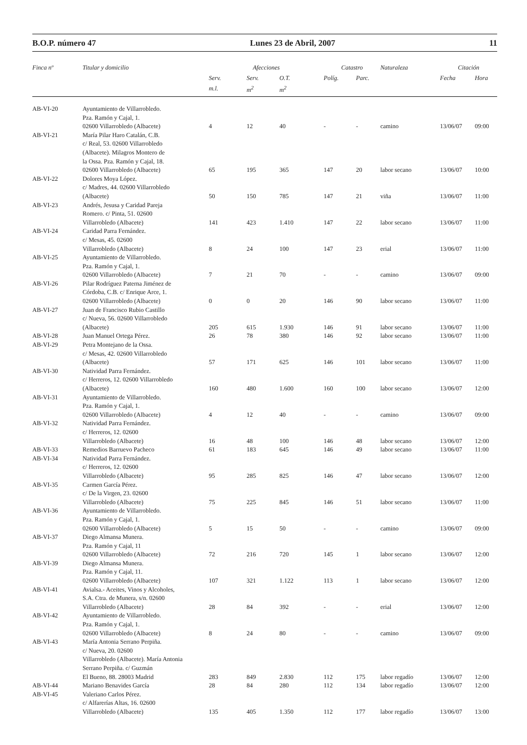B.O.P. número 47 Lunes 23 de Abril, 2007 11
| Finca nº | Titular y domicilio | Afecciones | | | Catastro | | Naturaleza | Citación | |
| --- | --- | --- | --- | --- | --- | --- | --- | --- | --- |
| | | Serv. | Serv. | O.T. | Políg. | Parc. | | Fecha | Hora |
| | | m.l. | m<sup>2</sup> | m<sup>2</sup> | | | | | |
| AB-VI-20 | Ayuntamiento de Villarrobledo. Pza. Ramón y Cajal, 1. 02600 Villarrobledo (Albacete) | 4 | 12 | 40 | - | - | camino | 13/06/07 | 09:00 |
| AB-VI-21 | María Pilar Haro Catalán, C.B. c/ Real, 53. 02600 Villarrobledo (Albacete). Milagros Montero de la Ossa. Pza. Ramón y Cajal, 18. 02600 Villarrobledo (Albacete) | 65 | 195 | 365 | 147 | 20 | labor secano | 13/06/07 | 10:00 |
| AB-VI-22 | Dolores Moya López. c/ Madres, 44. 02600 Villarrobledo (Albacete) | 50 | 150 | 785 | 147 | 21 | viña | 13/06/07 | 11:00 |
| AB-VI-23 | Andrés, Jesusa y Caridad Pareja Romero. c/ Pinta, 51. 02600 Villarrobledo (Albacete) | 141 | 423 | 1.410 | 147 | 22 | labor secano | 13/06/07 | 11:00 |
| AB-VI-24 | Caridad Parra Fernández. c/ Mesas, 45. 02600 Villarrobledo (Albacete) | 8 | 24 | 100 | 147 | 23 | erial | 13/06/07 | 11:00 |
| AB-VI-25 | Ayuntamiento de Villarrobledo. Pza. Ramón y Cajal, 1. 02600 Villarrobledo (Albacete) | 7 | 21 | 70 | - | - | camino | 13/06/07 | 09:00 |
| AB-VI-26 | Pilar Rodríguez Paterna Jiménez de Córdoba, C.B. c/ Enrique Arce, 1. 02600 Villarrobledo (Albacete) | 0 | 0 | 20 | 146 | 90 | labor secano | 13/06/07 | 11:00 |
| AB-VI-27 | Juan de Francisco Rubio Castillo c/ Nueva, 56. 02600 Villarrobledo (Albacete) | 205 | 615 | 1.930 | 146 | 91 | labor secano | 13/06/07 | 11:00 |
| AB-VI-28 | Juan Manuel Ortega Pérez. | 26 | 78 | 380 | 146 | 92 | labor secano | 13/06/07 | 11:00 |
| AB-VI-29 | Petra Montejano de la Ossa. c/ Mesas, 42. 02600 Villarrobledo (Albacete) | 57 | 171 | 625 | 146 | 101 | labor secano | 13/06/07 | 11:00 |
| AB-VI-30 | Natividad Parra Fernández. c/ Herreros, 12. 02600 Villarrobledo (Albacete) | 160 | 480 | 1.600 | 160 | 100 | labor secano | 13/06/07 | 12:00 |
| AB-VI-31 | Ayuntamiento de Villarrobledo. Pza. Ramón y Cajal, 1. 02600 Villarrobledo (Albacete) | 4 | 12 | 40 | - | - | camino | 13/06/07 | 09:00 |
| AB-VI-32 | Natividad Parra Fernández. c/ Herreros, 12. 02600 Villarrobledo (Albacete) | 16 | 48 | 100 | 146 | 48 | labor secano | 13/06/07 | 12:00 |
| AB-VI-33 | Remedios Barruevo Pacheco | 61 | 183 | 645 | 146 | 49 | labor secano | 13/06/07 | 11:00 |
| AB-VI-34 | Natividad Parra Fernández. c/ Herreros, 12. 02600 Villarrobledo (Albacete) | 95 | 285 | 825 | 146 | 47 | labor secano | 13/06/07 | 12:00 |
| AB-VI-35 | Carmen García Pérez. c/ De la Virgen, 23. 02600 Villarrobledo (Albacete) | 75 | 225 | 845 | 146 | 51 | labor secano | 13/06/07 | 11:00 |
| AB-VI-36 | Ayuntamiento de Villarrobledo. Pza. Ramón y Cajal, 1. 02600 Villarrobledo (Albacete) | 5 | 15 | 50 | - | - | camino | 13/06/07 | 09:00 |
| AB-VI-37 | Diego Almansa Munera. Pza. Ramón y Cajal, 11 02600 Villarrobledo (Albacete) | 72 | 216 | 720 | 145 | 1 | labor secano | 13/06/07 | 12:00 |
| AB-VI-39 | Diego Almansa Munera. Pza. Ramón y Cajal, 11. 02600 Villarrobledo (Albacete) | 107 | 321 | 1.122 | 113 | 1 | labor secano | 13/06/07 | 12:00 |
| AB-VI-41 | Avialsa.- Aceites, Vinos y Alcoholes, S.A. Ctra. de Munera, s/n. 02600 Villarrobledo (Albacete) | 28 | 84 | 392 | - | - | erial | 13/06/07 | 12:00 |
| AB-VI-42 | Ayuntamiento de Villarrobledo. Pza. Ramón y Cajal, 1. 02600 Villarrobledo (Albacete) | 8 | 24 | 80 | - | - | camino | 13/06/07 | 09:00 |
| AB-VI-43 | María Antonia Serrano Perpiña. c/ Nueva, 20. 02600 Villarrobledo (Albacete). María Antonia Serrano Perpiña. c/ Guzmán El Bueno, 88. 28003 Madrid | 283 | 849 | 2.830 | 112 | 175 | labor regadío | 13/06/07 | 12:00 |
| AB-VI-44 | Mariano Benavides García | 28 | 84 | 280 | 112 | 134 | labor regadío | 13/06/07 | 12:00 |
| AB-VI-45 | Valeriano Carlos Pérez. c/ Alfarerías Altas, 16. 02600 Villarrobledo (Albacete) | 135 | 405 | 1.350 | 112 | 177 | labor regadío | 13/06/07 | 13:00 |